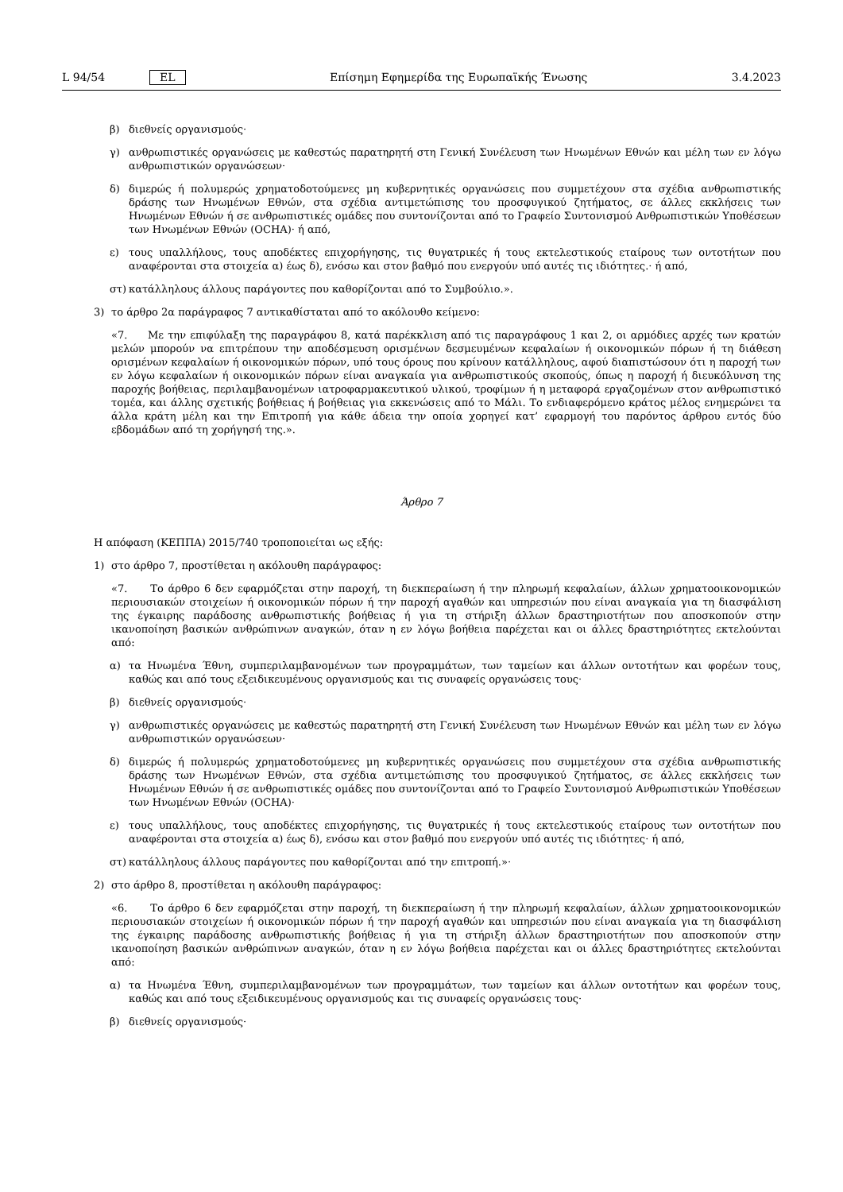L 94/54 EL Επίσημη Εφημερίδα της Ευρωπαϊκής Ένωσης 3.4.2023
β) διεθνείς οργανισμούς·
γ) ανθρωπιστικές οργανώσεις με καθεστώς παρατηρητή στη Γενική Συνέλευση των Ηνωμένων Εθνών και μέλη των εν λόγω ανθρωπιστικών οργανώσεων·
δ) διμερώς ή πολυμερώς χρηματοδοτούμενες μη κυβερνητικές οργανώσεις που συμμετέχουν στα σχέδια ανθρωπιστικής δράσης των Ηνωμένων Εθνών, στα σχέδια αντιμετώπισης του προσφυγικού ζητήματος, σε άλλες εκκλήσεις των Ηνωμένων Εθνών ή σε ανθρωπιστικές ομάδες που συντονίζονται από το Γραφείο Συντονισμού Ανθρωπιστικών Υποθέσεων των Ηνωμένων Εθνών (OCHA)· ή από,
ε) τους υπαλλήλους, τους αποδέκτες επιχορήγησης, τις θυγατρικές ή τους εκτελεστικούς εταίρους των οντοτήτων που αναφέρονται στα στοιχεία α) έως δ), ενόσω και στον βαθμό που ενεργούν υπό αυτές τις ιδιότητες.· ή από,
στ) κατάλληλους άλλους παράγοντες που καθορίζονται από το Συμβούλιο.».
3) το άρθρο 2α παράγραφος 7 αντικαθίσταται από το ακόλουθο κείμενο:
«7. Με την επιφύλαξη της παραγράφου 8, κατά παρέκκλιση από τις παραγράφους 1 και 2, οι αρμόδιες αρχές των κρατών μελών μπορούν να επιτρέπουν την αποδέσμευση ορισμένων δεσμευμένων κεφαλαίων ή οικονομικών πόρων ή τη διάθεση ορισμένων κεφαλαίων ή οικονομικών πόρων, υπό τους όρους που κρίνουν κατάλληλους, αφού διαπιστώσουν ότι η παροχή των εν λόγω κεφαλαίων ή οικονομικών πόρων είναι αναγκαία για ανθρωπιστικούς σκοπούς, όπως η παροχή ή διευκόλυνση της παροχής βοήθειας, περιλαμβανομένων ιατροφαρμακευτικού υλικού, τροφίμων ή η μεταφορά εργαζομένων στον ανθρωπιστικό τομέα, και άλλης σχετικής βοήθειας ή βοήθειας για εκκενώσεις από το Μάλι. Το ενδιαφερόμενο κράτος μέλος ενημερώνει τα άλλα κράτη μέλη και την Επιτροπή για κάθε άδεια την οποία χορηγεί κατ’ εφαρμογή του παρόντος άρθρου εντός δύο εβδομάδων από τη χορήγησή της.».
Άρθρο 7
Η απόφαση (ΚΕΠΠΑ) 2015/740 τροποποιείται ως εξής:
1) στο άρθρο 7, προστίθεται η ακόλουθη παράγραφος:
«7. Το άρθρο 6 δεν εφαρμόζεται στην παροχή, τη διεκπεραίωση ή την πληρωμή κεφαλαίων, άλλων χρηματοοικονομικών περιουσιακών στοιχείων ή οικονομικών πόρων ή την παροχή αγαθών και υπηρεσιών που είναι αναγκαία για τη διασφάλιση της έγκαιρης παράδοσης ανθρωπιστικής βοήθειας ή για τη στήριξη άλλων δραστηριοτήτων που αποσκοπούν στην ικανοποίηση βασικών ανθρώπινων αναγκών, όταν η εν λόγω βοήθεια παρέχεται και οι άλλες δραστηριότητες εκτελούνται από:
α) τα Ηνωμένα Έθνη, συμπεριλαμβανομένων των προγραμμάτων, των ταμείων και άλλων οντοτήτων και φορέων τους, καθώς και από τους εξειδικευμένους οργανισμούς και τις συναφείς οργανώσεις τους·
β) διεθνείς οργανισμούς·
γ) ανθρωπιστικές οργανώσεις με καθεστώς παρατηρητή στη Γενική Συνέλευση των Ηνωμένων Εθνών και μέλη των εν λόγω ανθρωπιστικών οργανώσεων·
δ) διμερώς ή πολυμερώς χρηματοδοτούμενες μη κυβερνητικές οργανώσεις που συμμετέχουν στα σχέδια ανθρωπιστικής δράσης των Ηνωμένων Εθνών, στα σχέδια αντιμετώπισης του προσφυγικού ζητήματος, σε άλλες εκκλήσεις των Ηνωμένων Εθνών ή σε ανθρωπιστικές ομάδες που συντονίζονται από το Γραφείο Συντονισμού Ανθρωπιστικών Υποθέσεων των Ηνωμένων Εθνών (OCHA)·
ε) τους υπαλλήλους, τους αποδέκτες επιχορήγησης, τις θυγατρικές ή τους εκτελεστικούς εταίρους των οντοτήτων που αναφέρονται στα στοιχεία α) έως δ), ενόσω και στον βαθμό που ενεργούν υπό αυτές τις ιδιότητες· ή από,
στ) κατάλληλους άλλους παράγοντες που καθορίζονται από την επιτροπή.»·
2) στο άρθρο 8, προστίθεται η ακόλουθη παράγραφος:
«6. Το άρθρο 6 δεν εφαρμόζεται στην παροχή, τη διεκπεραίωση ή την πληρωμή κεφαλαίων, άλλων χρηματοοικονομικών περιουσιακών στοιχείων ή οικονομικών πόρων ή την παροχή αγαθών και υπηρεσιών που είναι αναγκαία για τη διασφάλιση της έγκαιρης παράδοσης ανθρωπιστικής βοήθειας ή για τη στήριξη άλλων δραστηριοτήτων που αποσκοπούν στην ικανοποίηση βασικών ανθρώπινων αναγκών, όταν η εν λόγω βοήθεια παρέχεται και οι άλλες δραστηριότητες εκτελούνται από:
α) τα Ηνωμένα Έθνη, συμπεριλαμβανομένων των προγραμμάτων, των ταμείων και άλλων οντοτήτων και φορέων τους, καθώς και από τους εξειδικευμένους οργανισμούς και τις συναφείς οργανώσεις τους·
β) διεθνείς οργανισμούς·